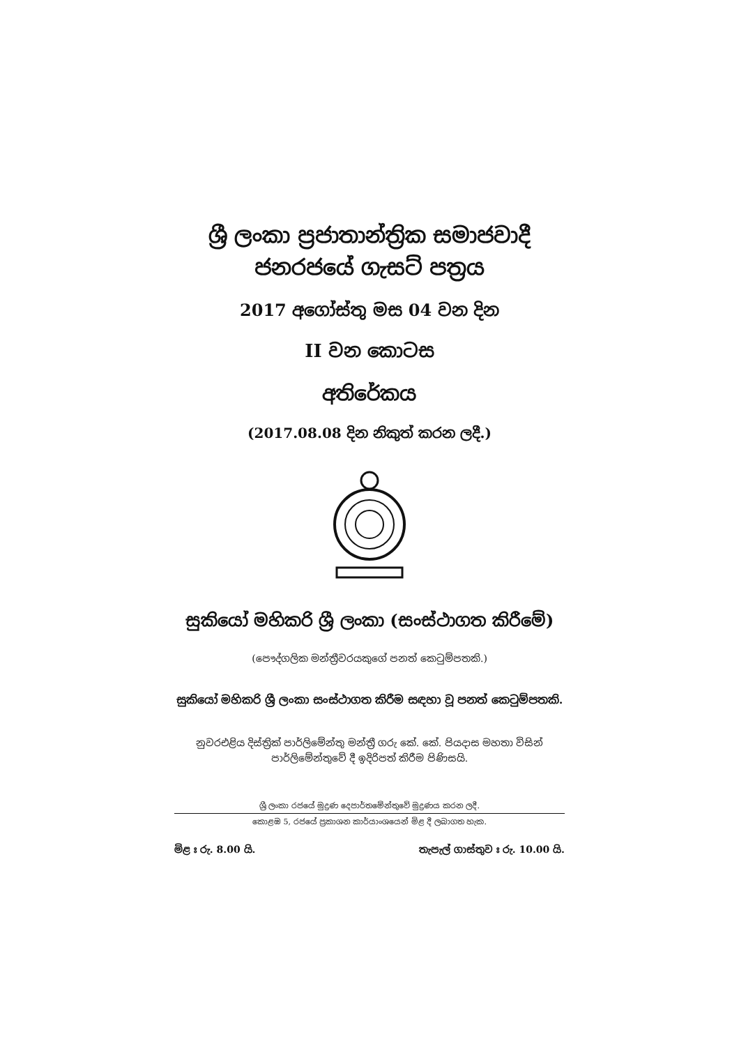ශ්‍රී ලංකා ප්‍රජාතාන්ත්‍රික සමාජවාදී
ජනරජයේ ගැසට් පත්‍රය
2017 අගෝස්තු මස 04 වන දින
II වන කොටස
අතිරේකය
(2017.08.08 දින නිකුත් කරන ලදී.)
සුකියෝ මහිකරි ශ්‍රී ලංකා (සංස්ථාගත කිරීමේ)
(පෞද්ගලික මන්ත්‍රීවරයකුගේ පනත් කෙටුම්පතකි.)
සුකියෝ මහිකරි ශ්‍රී ලංකා සංස්ථාගත කිරීම සඳහා වූ පනත් කෙටුම්පතකි.
නුවරඑළිය දිස්ත්‍රික් පාර්ලිමේන්තු මන්ත්‍රී ගරු කේ. කේ. පියදාස මහතා විසින්
පාර්ලිමේන්තුවේ දී ඉදිරිපත් කිරීම පිණිසයි.
ශ්‍රී ලංකා රජයේ මුද්‍රණ දෙපාර්තමේන්තුවේ මුද්‍රණය කරන ලදී.
කොළඹ 5, රජයේ ප්‍රකාශන කාර්යාංශයෙන් මිළ දී ලබාගත හැක.
මිළ ඃ රු. 8.00 යි. තැපැල් ගාස්තුව ඃ රු. 10.00 යි.